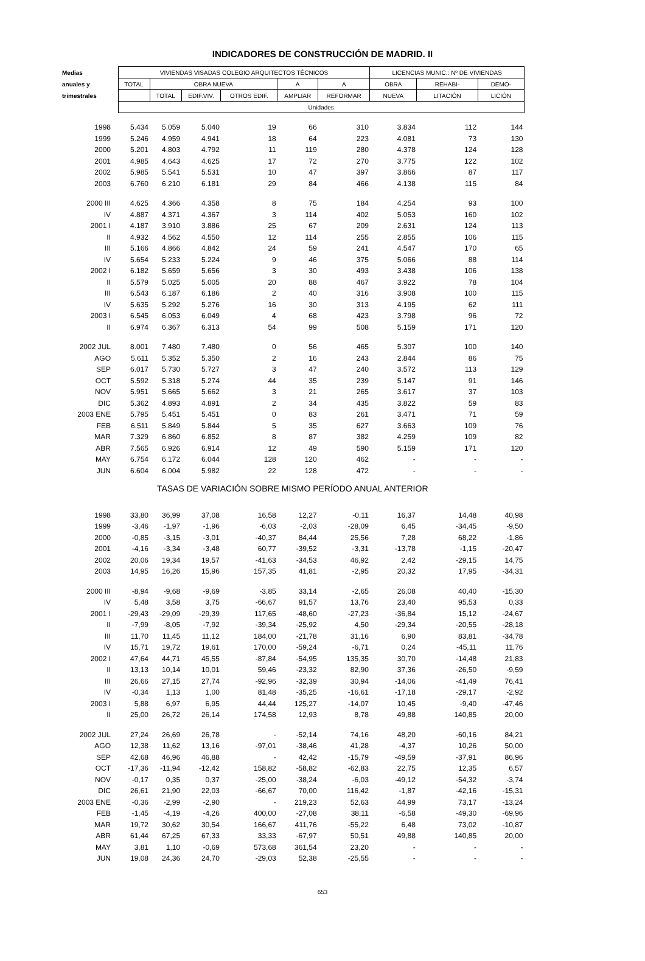INDICADORES DE CONSTRUCCIÓN DE MADRID. II
| Medias | VIVIENDAS VISADAS COLEGIO ARQUITECTOS TÉCNICOS | | | | | | LICENCIAS MUNIC.: Nº DE VIVIENDAS | | |
| --- | --- | --- | --- | --- | --- | --- | --- | --- | --- |
| anuales y | TOTAL | OBRA NUEVA | | | A | A | OBRA | REHABI- | DEMO- |
| trimestrales | | TOTAL | EDIF.VIV. | OTROS EDIF. | AMPLIAR | REFORMAR | NUEVA | LITACIÓN | LICIÓN |
| | Unidades | | | | | | | | |
| 1998 | 5.434 | 5.059 | 5.040 | 19 | 66 | 310 | 3.834 | 112 | 144 |
| 1999 | 5.246 | 4.959 | 4.941 | 18 | 64 | 223 | 4.081 | 73 | 130 |
| 2000 | 5.201 | 4.803 | 4.792 | 11 | 119 | 280 | 4.378 | 124 | 128 |
| 2001 | 4.985 | 4.643 | 4.625 | 17 | 72 | 270 | 3.775 | 122 | 102 |
| 2002 | 5.985 | 5.541 | 5.531 | 10 | 47 | 397 | 3.866 | 87 | 117 |
| 2003 | 6.760 | 6.210 | 6.181 | 29 | 84 | 466 | 4.138 | 115 | 84 |
| 2000 III | 4.625 | 4.366 | 4.358 | 8 | 75 | 184 | 4.254 | 93 | 100 |
| IV | 4.887 | 4.371 | 4.367 | 3 | 114 | 402 | 5.053 | 160 | 102 |
| 2001 I | 4.187 | 3.910 | 3.886 | 25 | 67 | 209 | 2.631 | 124 | 113 |
| II | 4.932 | 4.562 | 4.550 | 12 | 114 | 255 | 2.855 | 106 | 115 |
| III | 5.166 | 4.866 | 4.842 | 24 | 59 | 241 | 4.547 | 170 | 65 |
| IV | 5.654 | 5.233 | 5.224 | 9 | 46 | 375 | 5.066 | 88 | 114 |
| 2002 I | 6.182 | 5.659 | 5.656 | 3 | 30 | 493 | 3.438 | 106 | 138 |
| II | 5.579 | 5.025 | 5.005 | 20 | 88 | 467 | 3.922 | 78 | 104 |
| III | 6.543 | 6.187 | 6.186 | 2 | 40 | 316 | 3.908 | 100 | 115 |
| IV | 5.635 | 5.292 | 5.276 | 16 | 30 | 313 | 4.195 | 62 | 111 |
| 2003 I | 6.545 | 6.053 | 6.049 | 4 | 68 | 423 | 3.798 | 96 | 72 |
| II | 6.974 | 6.367 | 6.313 | 54 | 99 | 508 | 5.159 | 171 | 120 |
| 2002 JUL | 8.001 | 7.480 | 7.480 | 0 | 56 | 465 | 5.307 | 100 | 140 |
| AGO | 5.611 | 5.352 | 5.350 | 2 | 16 | 243 | 2.844 | 86 | 75 |
| SEP | 6.017 | 5.730 | 5.727 | 3 | 47 | 240 | 3.572 | 113 | 129 |
| OCT | 5.592 | 5.318 | 5.274 | 44 | 35 | 239 | 5.147 | 91 | 146 |
| NOV | 5.951 | 5.665 | 5.662 | 3 | 21 | 265 | 3.617 | 37 | 103 |
| DIC | 5.362 | 4.893 | 4.891 | 2 | 34 | 435 | 3.822 | 59 | 83 |
| 2003 ENE | 5.795 | 5.451 | 5.451 | 0 | 83 | 261 | 3.471 | 71 | 59 |
| FEB | 6.511 | 5.849 | 5.844 | 5 | 35 | 627 | 3.663 | 109 | 76 |
| MAR | 7.329 | 6.860 | 6.852 | 8 | 87 | 382 | 4.259 | 109 | 82 |
| ABR | 7.565 | 6.926 | 6.914 | 12 | 49 | 590 | 5.159 | 171 | 120 |
| MAY | 6.754 | 6.172 | 6.044 | 128 | 120 | 462 | - | - | - |
| JUN | 6.604 | 6.004 | 5.982 | 22 | 128 | 472 | - | - | - |
| TASAS DE VARIACIÓN SOBRE MISMO PERÍODO ANUAL ANTERIOR | | | | | | | | | |
| 1998 | 33,80 | 36,99 | 37,08 | 16,58 | 12,27 | -0,11 | 16,37 | 14,48 | 40,98 |
| 1999 | -3,46 | -1,97 | -1,96 | -6,03 | -2,03 | -28,09 | 6,45 | -34,45 | -9,50 |
| 2000 | -0,85 | -3,15 | -3,01 | -40,37 | 84,44 | 25,56 | 7,28 | 68,22 | -1,86 |
| 2001 | -4,16 | -3,34 | -3,48 | 60,77 | -39,52 | -3,31 | -13,78 | -1,15 | -20,47 |
| 2002 | 20,06 | 19,34 | 19,57 | -41,63 | -34,53 | 46,92 | 2,42 | -29,15 | 14,75 |
| 2003 | 14,95 | 16,26 | 15,96 | 157,35 | 41,81 | -2,95 | 20,32 | 17,95 | -34,31 |
| 2000 III | -8,94 | -9,68 | -9,69 | -3,85 | 33,14 | -2,65 | 26,08 | 40,40 | -15,30 |
| IV | 5,48 | 3,58 | 3,75 | -66,67 | 91,57 | 13,76 | 23,40 | 95,53 | 0,33 |
| 2001 I | -29,43 | -29,09 | -29,39 | 117,65 | -48,60 | -27,23 | -36,84 | 15,12 | -24,67 |
| II | -7,99 | -8,05 | -7,92 | -39,34 | -25,92 | 4,50 | -29,34 | -20,55 | -28,18 |
| III | 11,70 | 11,45 | 11,12 | 184,00 | -21,78 | 31,16 | 6,90 | 83,81 | -34,78 |
| IV | 15,71 | 19,72 | 19,61 | 170,00 | -59,24 | -6,71 | 0,24 | -45,11 | 11,76 |
| 2002 I | 47,64 | 44,71 | 45,55 | -87,84 | -54,95 | 135,35 | 30,70 | -14,48 | 21,83 |
| II | 13,13 | 10,14 | 10,01 | 59,46 | -23,32 | 82,90 | 37,36 | -26,50 | -9,59 |
| III | 26,66 | 27,15 | 27,74 | -92,96 | -32,39 | 30,94 | -14,06 | -41,49 | 76,41 |
| IV | -0,34 | 1,13 | 1,00 | 81,48 | -35,25 | -16,61 | -17,18 | -29,17 | -2,92 |
| 2003 I | 5,88 | 6,97 | 6,95 | 44,44 | 125,27 | -14,07 | 10,45 | -9,40 | -47,46 |
| II | 25,00 | 26,72 | 26,14 | 174,58 | 12,93 | 8,78 | 49,88 | 140,85 | 20,00 |
| 2002 JUL | 27,24 | 26,69 | 26,78 | - | -52,14 | 74,16 | 48,20 | -60,16 | 84,21 |
| AGO | 12,38 | 11,62 | 13,16 | -97,01 | -38,46 | 41,28 | -4,37 | 10,26 | 50,00 |
| SEP | 42,68 | 46,96 | 46,88 | - | 42,42 | -15,79 | -49,59 | -37,91 | 86,96 |
| OCT | -17,36 | -11,94 | -12,42 | 158,82 | -58,82 | -62,83 | 22,75 | 12,35 | 6,57 |
| NOV | -0,17 | 0,35 | 0,37 | -25,00 | -38,24 | -6,03 | -49,12 | -54,32 | -3,74 |
| DIC | 26,61 | 21,90 | 22,03 | -66,67 | 70,00 | 116,42 | -1,87 | -42,16 | -15,31 |
| 2003 ENE | -0,36 | -2,99 | -2,90 | - | 219,23 | 52,63 | 44,99 | 73,17 | -13,24 |
| FEB | -1,45 | -4,19 | -4,26 | 400,00 | -27,08 | 38,11 | -6,58 | -49,30 | -69,96 |
| MAR | 19,72 | 30,62 | 30,54 | 166,67 | 411,76 | -55,22 | 6,48 | 73,02 | -10,87 |
| ABR | 61,44 | 67,25 | 67,33 | 33,33 | -67,97 | 50,51 | 49,88 | 140,85 | 20,00 |
| MAY | 3,81 | 1,10 | -0,69 | 573,68 | 361,54 | 23,20 | - | - | - |
| JUN | 19,08 | 24,36 | 24,70 | -29,03 | 52,38 | -25,55 | - | - | - |
653